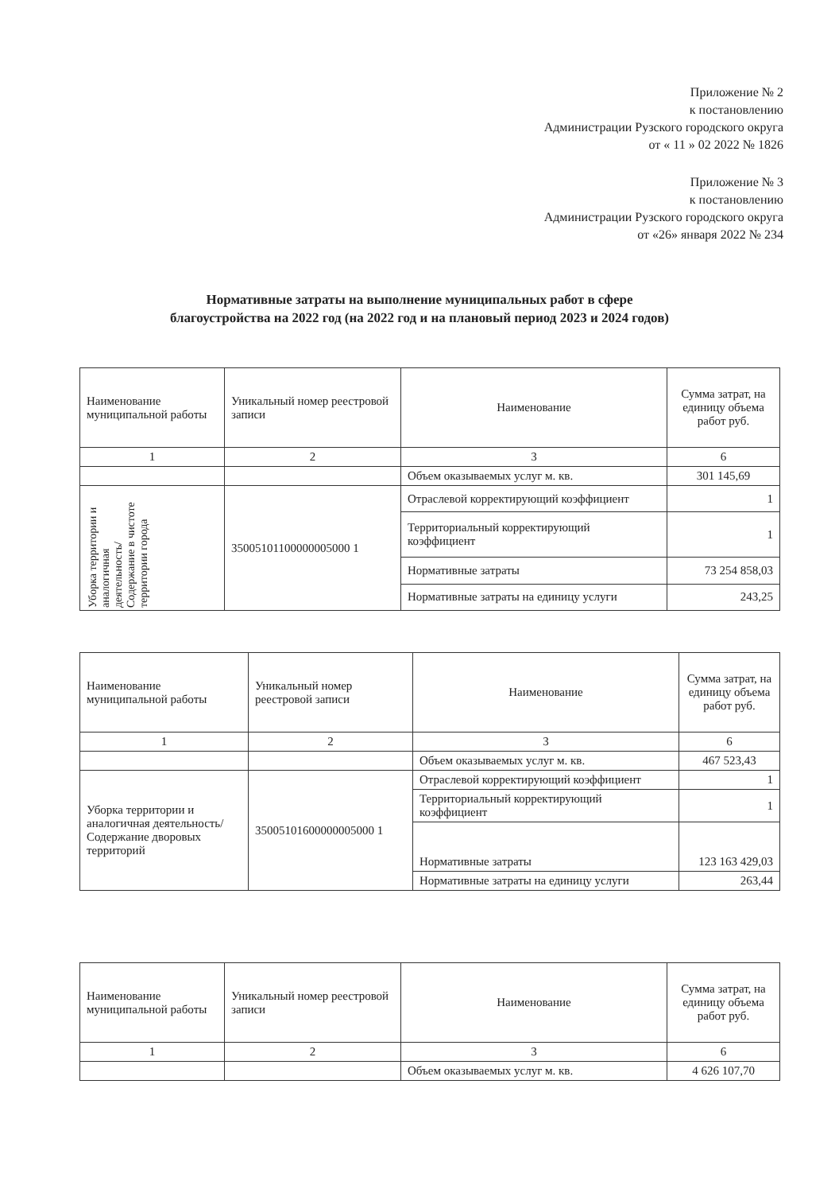Приложение № 2
к постановлению
Администрации Рузского городского округа
от « 11 » 02 2022 № 1826
Приложение № 3
к постановлению
Администрации Рузского городского округа
от «26» января 2022 № 234
Нормативные затраты на выполнение муниципальных работ в сфере
благоустройства на 2022 год (на 2022 год и на плановый период 2023 и 2024 годов)
| Наименование муниципальной работы | Уникальный номер реестровой записи | Наименование | Сумма затрат, на единицу объема работ руб. |
| 1 | 2 | 3 | 6 |
| | | Объем оказываемых услуг м. кв. | 301 145,69 |
| Уборка территории и аналогичная деятельность/ Содержание в чистоте территории города | 35005101100000005000 1 | Отраслевой корректирующий коэффициент | 1 |
| | | Территориальный корректирующий коэффициент | 1 |
| | | Нормативные затраты | 73 254 858,03 |
| | | Нормативные затраты на единицу услуги | 243,25 |
| Наименование муниципальной работы | Уникальный номер реестровой записи | Наименование | Сумма затрат, на единицу объема работ руб. |
| 1 | 2 | 3 | 6 |
| | | Объем оказываемых услуг м. кв. | 467 523,43 |
| Уборка территории и аналогичная деятельность/Содержание дворовых территорий | 35005101600000005000 1 | Отраслевой корректирующий коэффициент | 1 |
| | | Территориальный корректирующий коэффициент | 1 |
| | | Нормативные затраты | 123 163 429,03 |
| | | Нормативные затраты на единицу услуги | 263,44 |
| Наименование муниципальной работы | Уникальный номер реестровой записи | Наименование | Сумма затрат, на единицу объема работ руб. |
| 1 | 2 | 3 | 6 |
| | | Объем оказываемых услуг м. кв. | 4 626 107,70 |